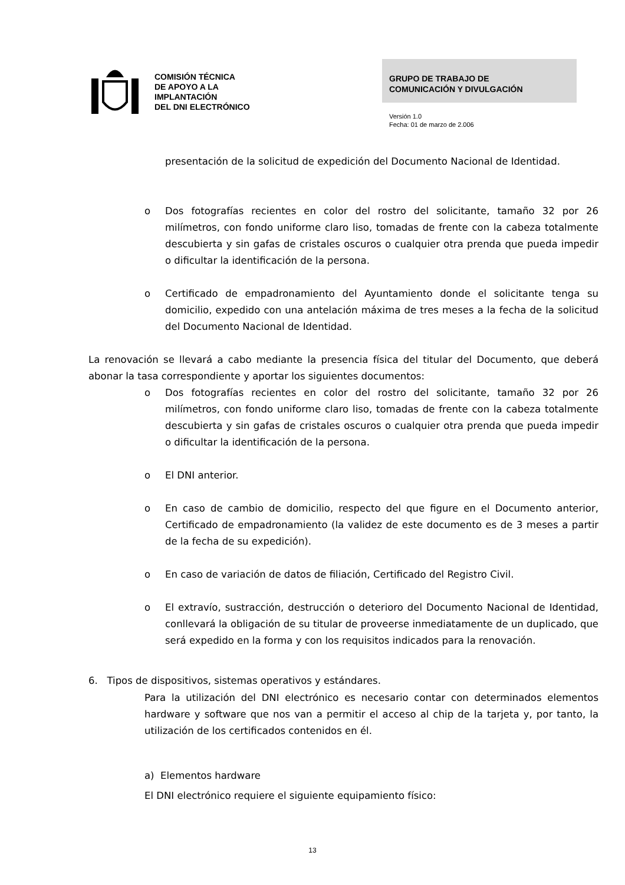COMISIÓN TÉCNICA
DE APOYO A LA
IMPLANTACIÓN
DEL DNI ELECTRÓNICO
GRUPO DE TRABAJO DE
COMUNICACIÓN Y DIVULGACIÓN
Versión 1.0
Fecha: 01 de marzo de 2.006
presentación de la solicitud de expedición del Documento Nacional de Identidad.
o Dos fotografías recientes en color del rostro del solicitante, tamaño 32 por 26 milímetros, con fondo uniforme claro liso, tomadas de frente con la cabeza totalmente descubierta y sin gafas de cristales oscuros o cualquier otra prenda que pueda impedir o dificultar la identificación de la persona.
o Certificado de empadronamiento del Ayuntamiento donde el solicitante tenga su domicilio, expedido con una antelación máxima de tres meses a la fecha de la solicitud del Documento Nacional de Identidad.
La renovación se llevará a cabo mediante la presencia física del titular del Documento, que deberá abonar la tasa correspondiente y aportar los siguientes documentos:
o Dos fotografías recientes en color del rostro del solicitante, tamaño 32 por 26 milímetros, con fondo uniforme claro liso, tomadas de frente con la cabeza totalmente descubierta y sin gafas de cristales oscuros o cualquier otra prenda que pueda impedir o dificultar la identificación de la persona.
o El DNI anterior.
o En caso de cambio de domicilio, respecto del que figure en el Documento anterior, Certificado de empadronamiento (la validez de este documento es de 3 meses a partir de la fecha de su expedición).
o En caso de variación de datos de filiación, Certificado del Registro Civil.
o El extravío, sustracción, destrucción o deterioro del Documento Nacional de Identidad, conllevará la obligación de su titular de proveerse inmediatamente de un duplicado, que será expedido en la forma y con los requisitos indicados para la renovación.
6. Tipos de dispositivos, sistemas operativos y estándares.
Para la utilización del DNI electrónico es necesario contar con determinados elementos hardware y software que nos van a permitir el acceso al chip de la tarjeta y, por tanto, la utilización de los certificados contenidos en él.
a) Elementos hardware
El DNI electrónico requiere el siguiente equipamiento físico:
13